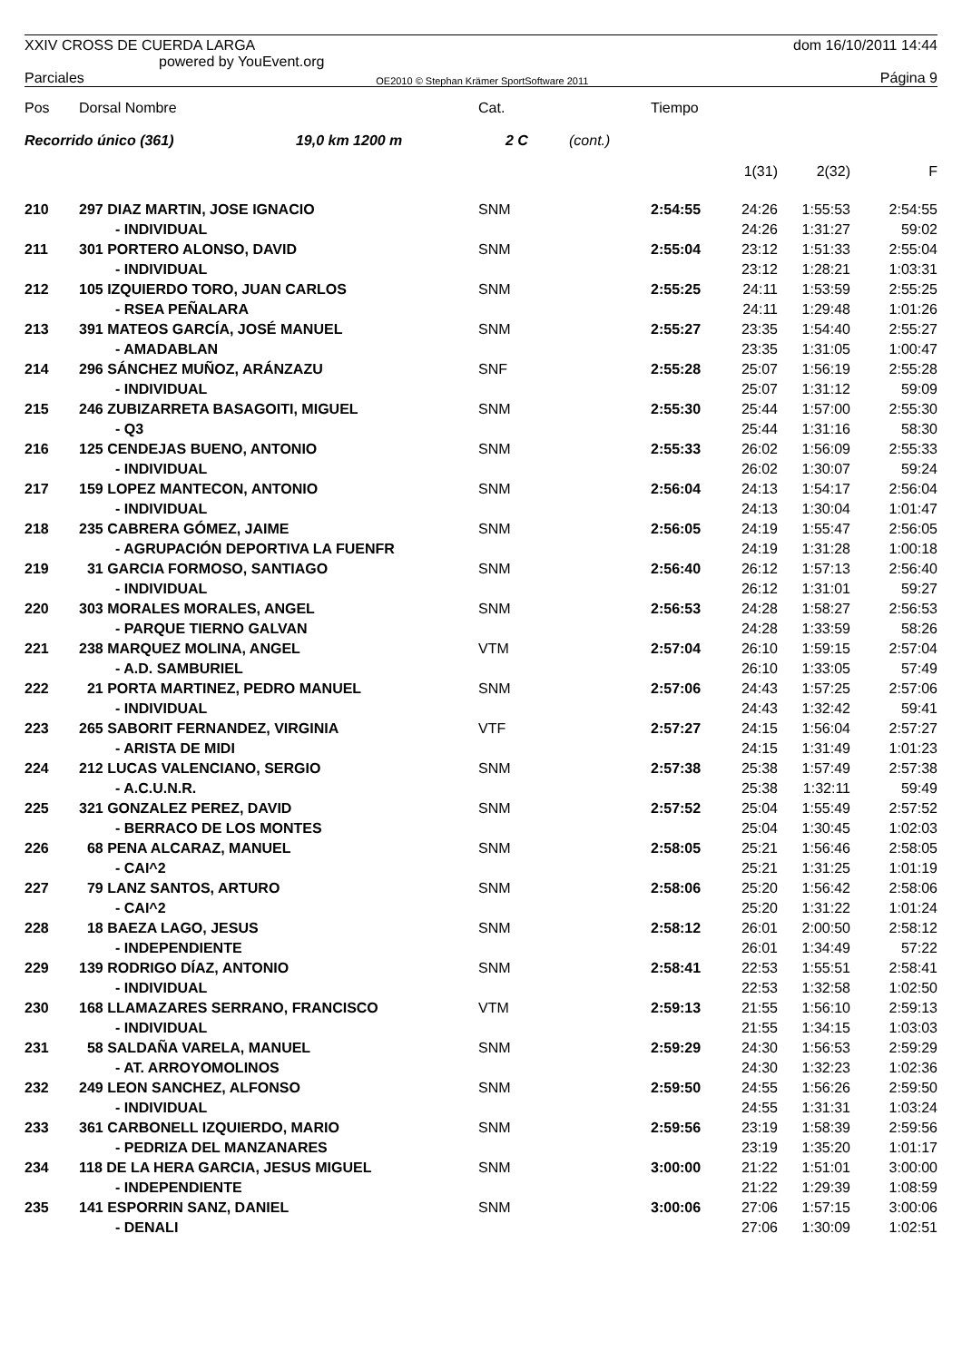XXIV CROSS DE CUERDA LARGA
powered by YouEvent.org dom 16/10/2011 14:44
Parciales OE2010 © Stephan Krämer SportSoftware 2011 Página 9
| Pos | Dorsal Nombre | Cat. | | Tiempo | | | |
| --- | --- | --- | --- | --- | --- | --- | --- |
| Recorrido único (361) 19,0 km 1200 m | | 2 C | (cont.) | | | | |
| | | | | | 1(31) | 2(32) | F |
| 210 | 297 DIAZ MARTIN, JOSE IGNACIO | SNM | | 2:54:55 | 24:26 | 1:55:53 | 2:54:55 |
| | - INDIVIDUAL | | | | 24:26 | 1:31:27 | 59:02 |
| 211 | 301 PORTERO ALONSO, DAVID | SNM | | 2:55:04 | 23:12 | 1:51:33 | 2:55:04 |
| | - INDIVIDUAL | | | | 23:12 | 1:28:21 | 1:03:31 |
| 212 | 105 IZQUIERDO TORO, JUAN CARLOS | SNM | | 2:55:25 | 24:11 | 1:53:59 | 2:55:25 |
| | - RSEA PEÑALARA | | | | 24:11 | 1:29:48 | 1:01:26 |
| 213 | 391 MATEOS GARCÍA, JOSÉ MANUEL | SNM | | 2:55:27 | 23:35 | 1:54:40 | 2:55:27 |
| | - AMADABLAN | | | | 23:35 | 1:31:05 | 1:00:47 |
| 214 | 296 SÁNCHEZ MUÑOZ, ARÁNZAZU | SNF | | 2:55:28 | 25:07 | 1:56:19 | 2:55:28 |
| | - INDIVIDUAL | | | | 25:07 | 1:31:12 | 59:09 |
| 215 | 246 ZUBIZARRETA BASAGOITI, MIGUEL | SNM | | 2:55:30 | 25:44 | 1:57:00 | 2:55:30 |
| | - Q3 | | | | 25:44 | 1:31:16 | 58:30 |
| 216 | 125 CENDEJAS BUENO, ANTONIO | SNM | | 2:55:33 | 26:02 | 1:56:09 | 2:55:33 |
| | - INDIVIDUAL | | | | 26:02 | 1:30:07 | 59:24 |
| 217 | 159 LOPEZ MANTECON, ANTONIO | SNM | | 2:56:04 | 24:13 | 1:54:17 | 2:56:04 |
| | - INDIVIDUAL | | | | 24:13 | 1:30:04 | 1:01:47 |
| 218 | 235 CABRERA GÓMEZ, JAIME | SNM | | 2:56:05 | 24:19 | 1:55:47 | 2:56:05 |
| | - AGRUPACIÓN DEPORTIVA LA FUENFR | | | | 24:19 | 1:31:28 | 1:00:18 |
| 219 | 31 GARCIA FORMOSO, SANTIAGO | SNM | | 2:56:40 | 26:12 | 1:57:13 | 2:56:40 |
| | - INDIVIDUAL | | | | 26:12 | 1:31:01 | 59:27 |
| 220 | 303 MORALES MORALES, ANGEL | SNM | | 2:56:53 | 24:28 | 1:58:27 | 2:56:53 |
| | - PARQUE TIERNO GALVAN | | | | 24:28 | 1:33:59 | 58:26 |
| 221 | 238 MARQUEZ MOLINA, ANGEL | VTM | | 2:57:04 | 26:10 | 1:59:15 | 2:57:04 |
| | - A.D. SAMBURIEL | | | | 26:10 | 1:33:05 | 57:49 |
| 222 | 21 PORTA MARTINEZ, PEDRO MANUEL | SNM | | 2:57:06 | 24:43 | 1:57:25 | 2:57:06 |
| | - INDIVIDUAL | | | | 24:43 | 1:32:42 | 59:41 |
| 223 | 265 SABORIT FERNANDEZ, VIRGINIA | VTF | | 2:57:27 | 24:15 | 1:56:04 | 2:57:27 |
| | - ARISTA DE MIDI | | | | 24:15 | 1:31:49 | 1:01:23 |
| 224 | 212 LUCAS VALENCIANO, SERGIO | SNM | | 2:57:38 | 25:38 | 1:57:49 | 2:57:38 |
| | - A.C.U.N.R. | | | | 25:38 | 1:32:11 | 59:49 |
| 225 | 321 GONZALEZ PEREZ, DAVID | SNM | | 2:57:52 | 25:04 | 1:55:49 | 2:57:52 |
| | - BERRACO DE LOS MONTES | | | | 25:04 | 1:30:45 | 1:02:03 |
| 226 | 68 PENA ALCARAZ, MANUEL | SNM | | 2:58:05 | 25:21 | 1:56:46 | 2:58:05 |
| | - CAI^2 | | | | 25:21 | 1:31:25 | 1:01:19 |
| 227 | 79 LANZ SANTOS, ARTURO | SNM | | 2:58:06 | 25:20 | 1:56:42 | 2:58:06 |
| | - CAI^2 | | | | 25:20 | 1:31:22 | 1:01:24 |
| 228 | 18 BAEZA LAGO, JESUS | SNM | | 2:58:12 | 26:01 | 2:00:50 | 2:58:12 |
| | - INDEPENDIENTE | | | | 26:01 | 1:34:49 | 57:22 |
| 229 | 139 RODRIGO DÍAZ, ANTONIO | SNM | | 2:58:41 | 22:53 | 1:55:51 | 2:58:41 |
| | - INDIVIDUAL | | | | 22:53 | 1:32:58 | 1:02:50 |
| 230 | 168 LLAMAZARES SERRANO, FRANCISCO | VTM | | 2:59:13 | 21:55 | 1:56:10 | 2:59:13 |
| | - INDIVIDUAL | | | | 21:55 | 1:34:15 | 1:03:03 |
| 231 | 58 SALDAÑA VARELA, MANUEL | SNM | | 2:59:29 | 24:30 | 1:56:53 | 2:59:29 |
| | - AT. ARROYOMOLINOS | | | | 24:30 | 1:32:23 | 1:02:36 |
| 232 | 249 LEON SANCHEZ, ALFONSO | SNM | | 2:59:50 | 24:55 | 1:56:26 | 2:59:50 |
| | - INDIVIDUAL | | | | 24:55 | 1:31:31 | 1:03:24 |
| 233 | 361 CARBONELL IZQUIERDO, MARIO | SNM | | 2:59:56 | 23:19 | 1:58:39 | 2:59:56 |
| | - PEDRIZA DEL MANZANARES | | | | 23:19 | 1:35:20 | 1:01:17 |
| 234 | 118 DE LA HERA GARCIA, JESUS MIGUEL | SNM | | 3:00:00 | 21:22 | 1:51:01 | 3:00:00 |
| | - INDEPENDIENTE | | | | 21:22 | 1:29:39 | 1:08:59 |
| 235 | 141 ESPORRIN SANZ, DANIEL | SNM | | 3:00:06 | 27:06 | 1:57:15 | 3:00:06 |
| | - DENALI | | | | 27:06 | 1:30:09 | 1:02:51 |